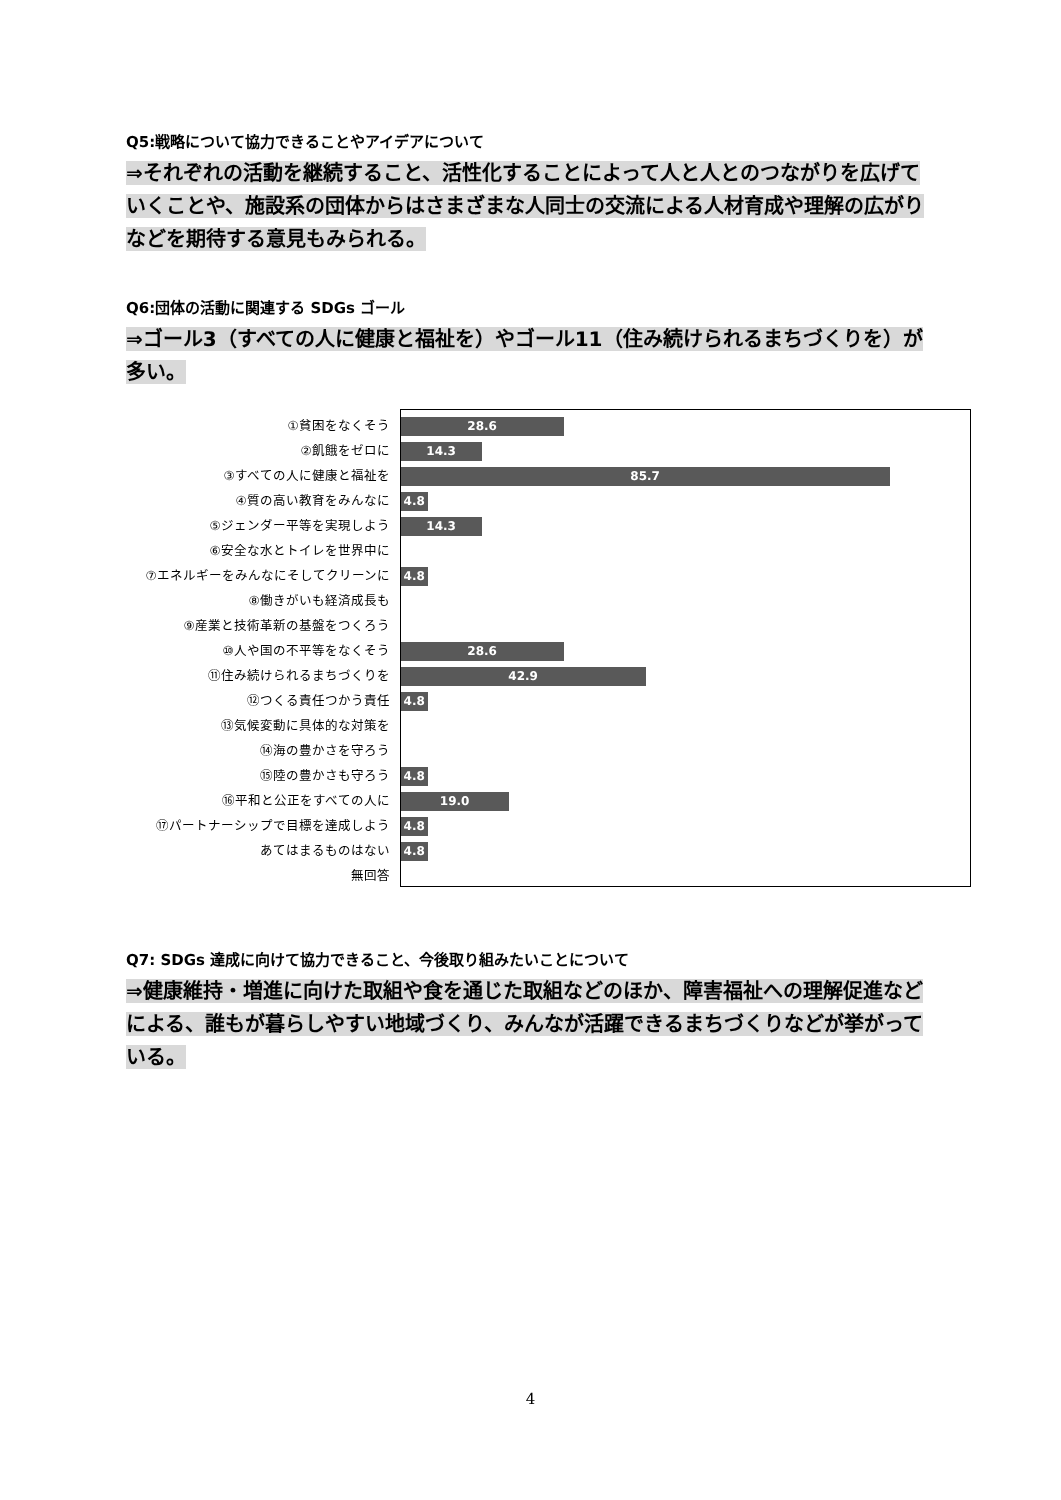Q5:戦略について協力できることやアイデアについて
⇒それぞれの活動を継続すること、活性化することによって人と人とのつながりを広げていくことや、施設系の団体からはさまざまな人同士の交流による人材育成や理解の広がりなどを期待する意見もみられる。
Q6:団体の活動に関連する SDGs ゴール
⇒ゴール3（すべての人に健康と福祉を）やゴール11（住み続けられるまちづくりを）が多い。
①貧困をなくそう
②飢餓をゼロに
③すべての人に健康と福祉を
④質の高い教育をみんなに
⑤ジェンダー平等を実現しよう
⑥安全な水とトイレを世界中に
⑦エネルギーをみんなにそしてクリーンに
⑧働きがいも経済成長も
⑨産業と技術革新の基盤をつくろう
⑩人や国の不平等をなくそう
⑪住み続けられるまちづくりを
⑫つくる責任つかう責任
⑬気候変動に具体的な対策を
⑭海の豊かさを守ろう
⑮陸の豊かさも守ろう
⑯平和と公正をすべての人に
⑰パートナーシップで目標を達成しよう
あてはまるものはない
無回答
28.6
14.3
85.7
4.8
14.3
4.8
28.6
42.9
4.8
4.8
19.0
4.8
4.8
Q7: SDGs 達成に向けて協力できること、今後取り組みたいことについて
⇒健康維持・増進に向けた取組や食を通じた取組などのほか、障害福祉への理解促進などによる、誰もが暮らしやすい地域づくり、みんなが活躍できるまちづくりなどが挙がっている。
4